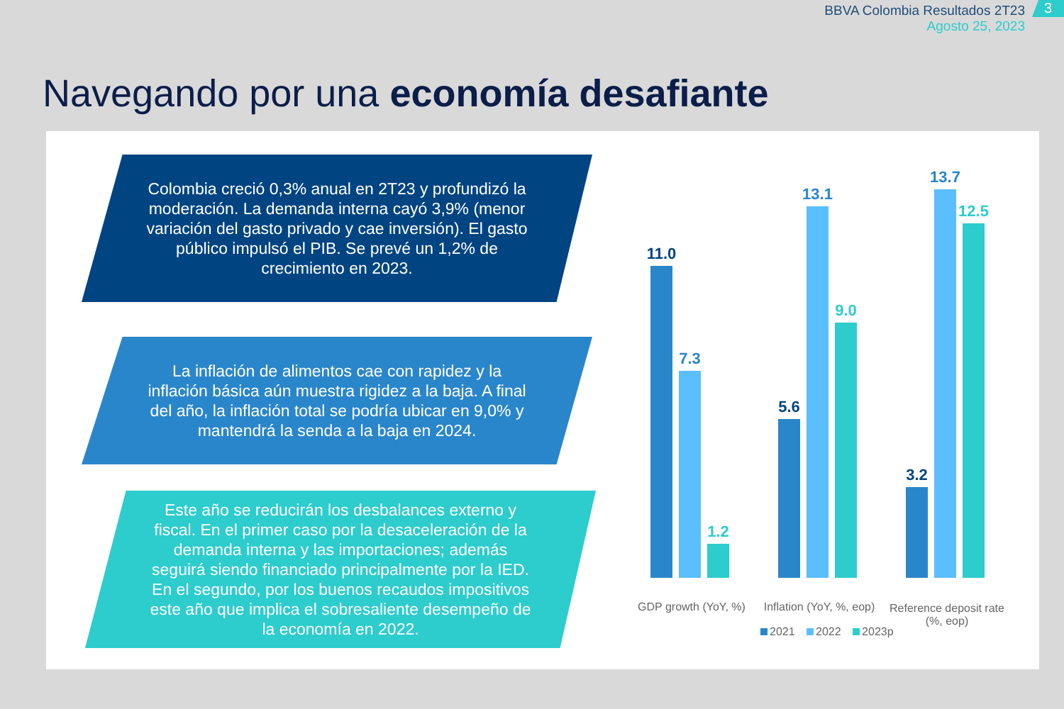BBVA Colombia Resultados 2T23
Agosto 25, 2023
3
Navegando por una economía desafiante
Colombia creció 0,3% anual en 2T23 y profundizó la moderación. La demanda interna cayó 3,9% (menor variación del gasto privado y cae inversión). El gasto público impulsó el PIB. Se prevé un 1,2% de crecimiento en 2023.
La inflación de alimentos cae con rapidez y la inflación básica aún muestra rigidez a la baja. A final del año, la inflación total se podría ubicar en 9,0% y mantendrá la senda a la baja en 2024.
Este año se reducirán los desbalances externo y fiscal. En el primer caso por la desaceleración de la demanda interna y las importaciones; además seguirá siendo financiado principalmente por la IED. En el segundo, por los buenos recaudos impositivos este año que implica el sobresaliente desempeño de la economía en 2022.
11.0
7.3
1.2
5.6
13.1
9.0
3.2
13.7
12.5
GDP growth (YoY, %)
Inflation (YoY, %, eop)
Reference deposit rate (%, eop)
2021 2022 2023p